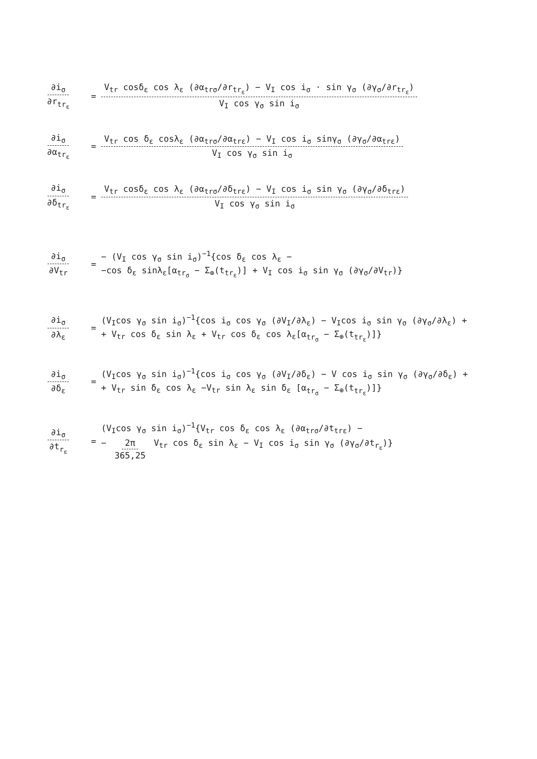∂i<sub>σ</sub> ∂r<sub>tr<sub>ε</sub></sub> =
V<sub>tr</sub> cosδ<sub>ε</sub> cos λ<sub>ε</sub> (∂α<sub>trσ</sub>/∂r<sub>tr<sub>ε</sub></sub>) − V<sub>I</sub> cos i<sub>σ</sub> · sin γ<sub>σ</sub> (∂γ<sub>σ</sub>/∂r<sub>tr<sub>ε</sub></sub>) V<sub>I</sub> cos γ<sub>σ</sub> sin i<sub>σ</sub>
∂i<sub>σ</sub> ∂α<sub>tr<sub>ε</sub></sub> =
V<sub>tr</sub> cos δ<sub>ε</sub> cosλ<sub>ε</sub> (∂α<sub>trσ</sub>/∂α<sub>trε</sub>) − V<sub>I</sub> cos i<sub>σ</sub> sinγ<sub>σ</sub> (∂γ<sub>σ</sub>/∂α<sub>trε</sub>) V<sub>I</sub> cos γ<sub>σ</sub> sin i<sub>σ</sub>
∂i<sub>σ</sub> ∂δ<sub>tr<sub>ε</sub></sub> =
V<sub>tr</sub> cosδ<sub>ε</sub> cos λ<sub>ε</sub> (∂α<sub>trσ</sub>/∂δ<sub>trε</sub>) − V<sub>I</sub> cos i<sub>σ</sub> sin γ<sub>σ</sub> (∂γ<sub>σ</sub>/∂δ<sub>trε</sub>) V<sub>I</sub> cos γ<sub>σ</sub> sin i<sub>σ</sub>
∂i<sub>σ</sub> ∂V<sub>tr</sub> =
− (V<sub>I</sub> cos γ<sub>σ</sub> sin i<sub>σ</sub>)<sup>−1</sup>{cos δ<sub>ε</sub> cos λ<sub>ε</sub> −
−cos δ<sub>ε</sub> sinλ<sub>ε</sub>[α<sub>tr<sub>σ</sub></sub> − Σ<sub>⊕</sub>(t<sub>tr<sub>ε</sub></sub>)] + V<sub>I</sub> cos i<sub>σ</sub> sin γ<sub>σ</sub> (∂γ<sub>σ</sub>/∂V<sub>tr</sub>)}
∂i<sub>σ</sub> ∂λ<sub>ε</sub> =
(V<sub>I</sub>cos γ<sub>σ</sub> sin i<sub>σ</sub>)<sup>−1</sup>{cos i<sub>σ</sub> cos γ<sub>σ</sub> (∂V<sub>I</sub>/∂λ<sub>ε</sub>) − V<sub>I</sub>cos i<sub>σ</sub> sin γ<sub>σ</sub> (∂γ<sub>σ</sub>/∂λ<sub>ε</sub>) +
+ V<sub>tr</sub> cos δ<sub>ε</sub> sin λ<sub>ε</sub> + V<sub>tr</sub> cos δ<sub>ε</sub> cos λ<sub>ε</sub>[α<sub>tr<sub>σ</sub></sub> − Σ<sub>⊕</sub>(t<sub>tr<sub>ε</sub></sub>)]}
∂i<sub>σ</sub> ∂δ<sub>ε</sub> =
(V<sub>I</sub>cos γ<sub>σ</sub> sin i<sub>σ</sub>)<sup>−1</sup>{cos i<sub>σ</sub> cos γ<sub>σ</sub> (∂V<sub>I</sub>/∂δ<sub>ε</sub>) − V cos i<sub>σ</sub> sin γ<sub>σ</sub> (∂γ<sub>σ</sub>/∂δ<sub>ε</sub>) +
+ V<sub>tr</sub> sin δ<sub>ε</sub> cos λ<sub>ε</sub> −V<sub>tr</sub> sin λ<sub>ε</sub> sin δ<sub>ε</sub> [α<sub>tr<sub>σ</sub></sub> − Σ<sub>⊕</sub>(t<sub>tr<sub>ε</sub></sub>)]}
∂i<sub>σ</sub> ∂t<sub>r<sub>ε</sub></sub> =
(V<sub>I</sub>cos γ<sub>σ</sub> sin i<sub>σ</sub>)<sup>−1</sup>{V<sub>tr</sub> cos δ<sub>ε</sub> cos λ<sub>ε</sub> (∂α<sub>trσ</sub>/∂t<sub>trε</sub>) −
− 2π 365,25 V<sub>tr</sub> cos δ<sub>ε</sub> sin λ<sub>ε</sub> − V<sub>I</sub> cos i<sub>σ</sub> sin γ<sub>σ</sub> (∂γ<sub>σ</sub>/∂t<sub>r<sub>ε</sub></sub>)}